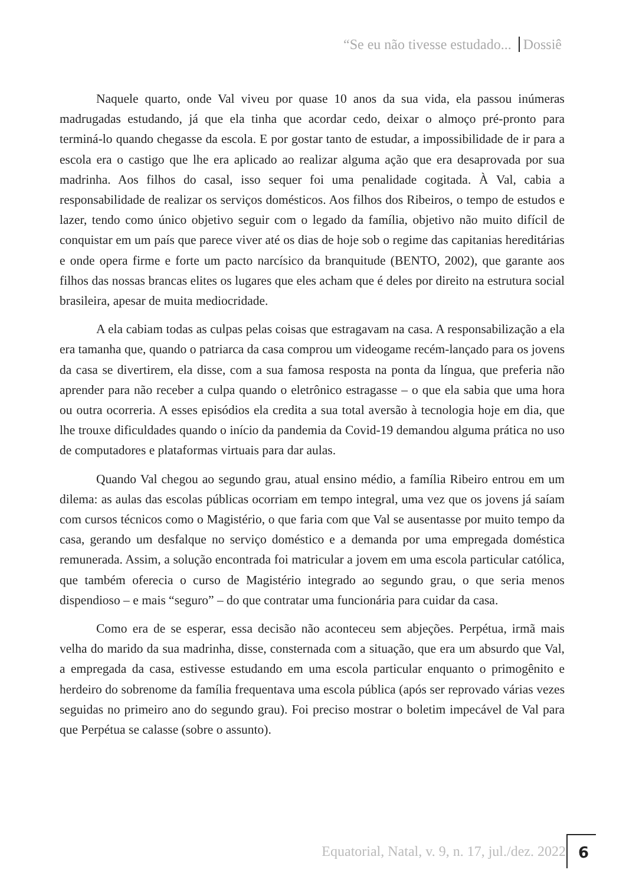“Se eu não tivesse estudado... Dossiê
Naquele quarto, onde Val viveu por quase 10 anos da sua vida, ela passou inúmeras madrugadas estudando, já que ela tinha que acordar cedo, deixar o almoço pré-pronto para terminá-lo quando chegasse da escola. E por gostar tanto de estudar, a impossibilidade de ir para a escola era o castigo que lhe era aplicado ao realizar alguma ação que era desaprovada por sua madrinha. Aos filhos do casal, isso sequer foi uma penalidade cogitada. À Val, cabia a responsabilidade de realizar os serviços domésticos. Aos filhos dos Ribeiros, o tempo de estudos e lazer, tendo como único objetivo seguir com o legado da família, objetivo não muito difícil de conquistar em um país que parece viver até os dias de hoje sob o regime das capitanias hereditárias e onde opera firme e forte um pacto narcísico da branquitude (BENTO, 2002), que garante aos filhos das nossas brancas elites os lugares que eles acham que é deles por direito na estrutura social brasileira, apesar de muita mediocridade.
A ela cabiam todas as culpas pelas coisas que estragavam na casa. A responsabilização a ela era tamanha que, quando o patriarca da casa comprou um videogame recém-lançado para os jovens da casa se divertirem, ela disse, com a sua famosa resposta na ponta da língua, que preferia não aprender para não receber a culpa quando o eletrônico estragasse – o que ela sabia que uma hora ou outra ocorreria. A esses episódios ela credita a sua total aversão à tecnologia hoje em dia, que lhe trouxe dificuldades quando o início da pandemia da Covid-19 demandou alguma prática no uso de computadores e plataformas virtuais para dar aulas.
Quando Val chegou ao segundo grau, atual ensino médio, a família Ribeiro entrou em um dilema: as aulas das escolas públicas ocorriam em tempo integral, uma vez que os jovens já saíam com cursos técnicos como o Magistério, o que faria com que Val se ausentasse por muito tempo da casa, gerando um desfalque no serviço doméstico e a demanda por uma empregada doméstica remunerada. Assim, a solução encontrada foi matricular a jovem em uma escola particular católica, que também oferecia o curso de Magistério integrado ao segundo grau, o que seria menos dispendioso – e mais “seguro” – do que contratar uma funcionária para cuidar da casa.
Como era de se esperar, essa decisão não aconteceu sem abjeções. Perpétua, irmã mais velha do marido da sua madrinha, disse, consternada com a situação, que era um absurdo que Val, a empregada da casa, estivesse estudando em uma escola particular enquanto o primogênito e herdeiro do sobrenome da família frequentava uma escola pública (após ser reprovado várias vezes seguidas no primeiro ano do segundo grau). Foi preciso mostrar o boletim impecável de Val para que Perpétua se calasse (sobre o assunto).
Equatorial, Natal, v. 9, n. 17, jul./dez. 2022
6